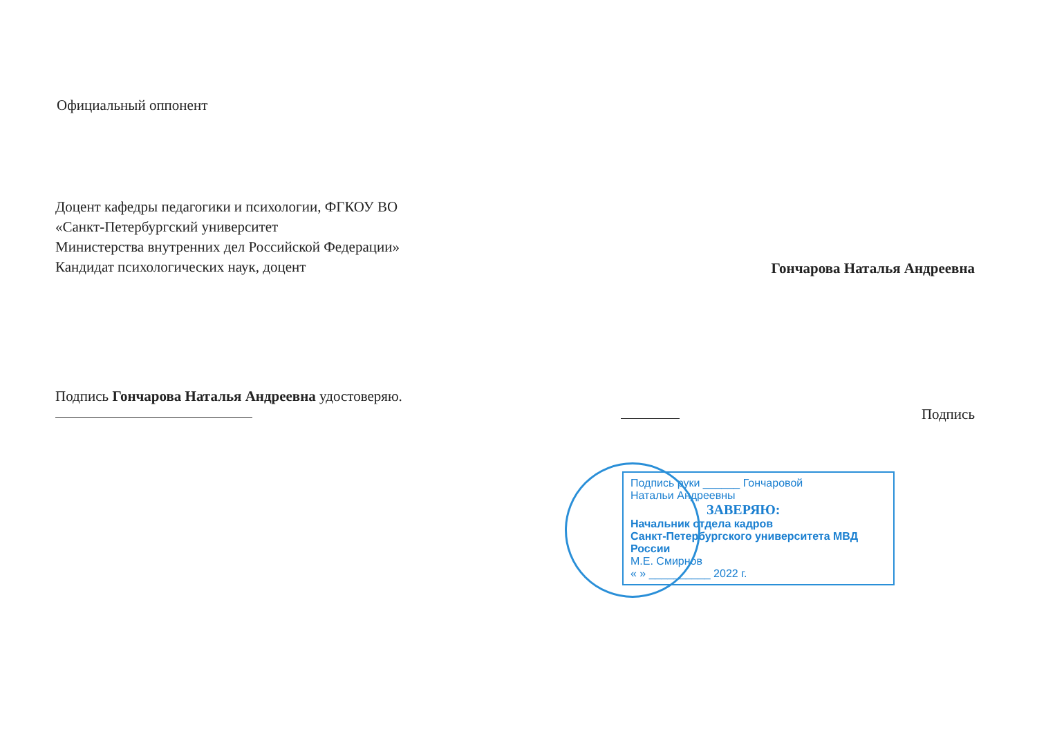Официальный оппонент
Доцент кафедры педагогики и психологии, ФГКОУ ВО
«Санкт-Петербургский университет
Министерства внутренних дел Российской Федерации»
Кандидат психологических наук, доцент
Гончарова Наталья Андреевна
Подпись Гончарова Наталья Андреевна удостоверяю.
Подпись
Подпись руки ______ Гончаровой
Натальи Андреевны
ЗАВЕРЯЮ:
Начальник отдела кадров
Санкт-Петербургского университета МВД России
М.Е. Смирнов
« » __________ 2022 г.